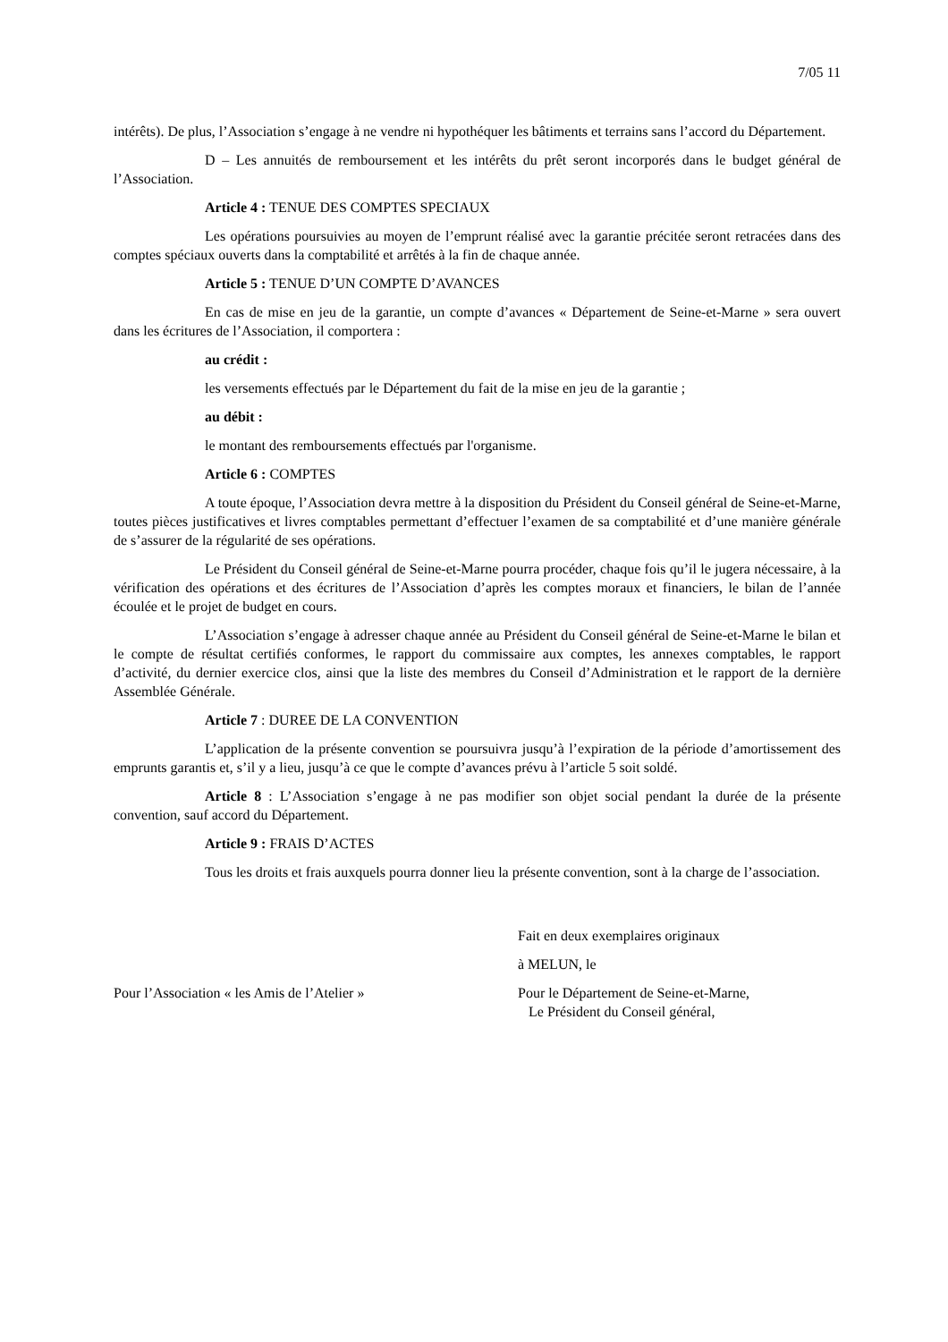7/05 11
intérêts). De plus, l’Association s’engage à ne vendre ni hypothéquer les bâtiments et terrains sans l’accord du Département.
D – Les annuités de remboursement et les intérêts du prêt seront incorporés dans le budget général de l’Association.
Article 4 : TENUE DES COMPTES SPECIAUX
Les opérations poursuivies au moyen de l’emprunt réalisé avec la garantie précitée seront retracées dans des comptes spéciaux ouverts dans la comptabilité et arrêtés à la fin de chaque année.
Article 5 : TENUE D’UN COMPTE D’AVANCES
En cas de mise en jeu de la garantie, un compte d’avances « Département de Seine-et-Marne » sera ouvert dans les écritures de l’Association, il comportera :
au crédit :
les versements effectués par le Département du fait de la mise en jeu de la garantie ;
au débit :
le montant des remboursements effectués par l'organisme.
Article 6 : COMPTES
A toute époque, l’Association devra mettre à la disposition du Président du Conseil général de Seine-et-Marne, toutes pièces justificatives et livres comptables permettant d’effectuer l’examen de sa comptabilité et d’une manière générale de s’assurer de la régularité de ses opérations.
Le Président du Conseil général de Seine-et-Marne pourra procéder, chaque fois qu’il le jugera nécessaire, à la vérification des opérations et des écritures de l’Association d’après les comptes moraux et financiers, le bilan de l’année écoulée et le projet de budget en cours.
L’Association s’engage à adresser chaque année au Président du Conseil général de Seine-et-Marne le bilan et le compte de résultat certifiés conformes, le rapport du commissaire aux comptes, les annexes comptables, le rapport d’activité, du dernier exercice clos, ainsi que la liste des membres du Conseil d’Administration et le rapport de la dernière Assemblée Générale.
Article 7 : DUREE DE LA CONVENTION
L’application de la présente convention se poursuivra jusqu’à l’expiration de la période d’amortissement des emprunts garantis et, s’il y a lieu, jusqu’à ce que le compte d’avances prévu à l’article 5 soit soldé.
Article 8 : L’Association s’engage à ne pas modifier son objet social pendant la durée de la présente convention, sauf accord du Département.
Article 9 : FRAIS D’ACTES
Tous les droits et frais auxquels pourra donner lieu la présente convention, sont à la charge de l’association.
Fait en deux exemplaires originaux
à MELUN, le
Pour l’Association « les Amis de l’Atelier »
Pour le Département de Seine-et-Marne,
Le Président du Conseil général,